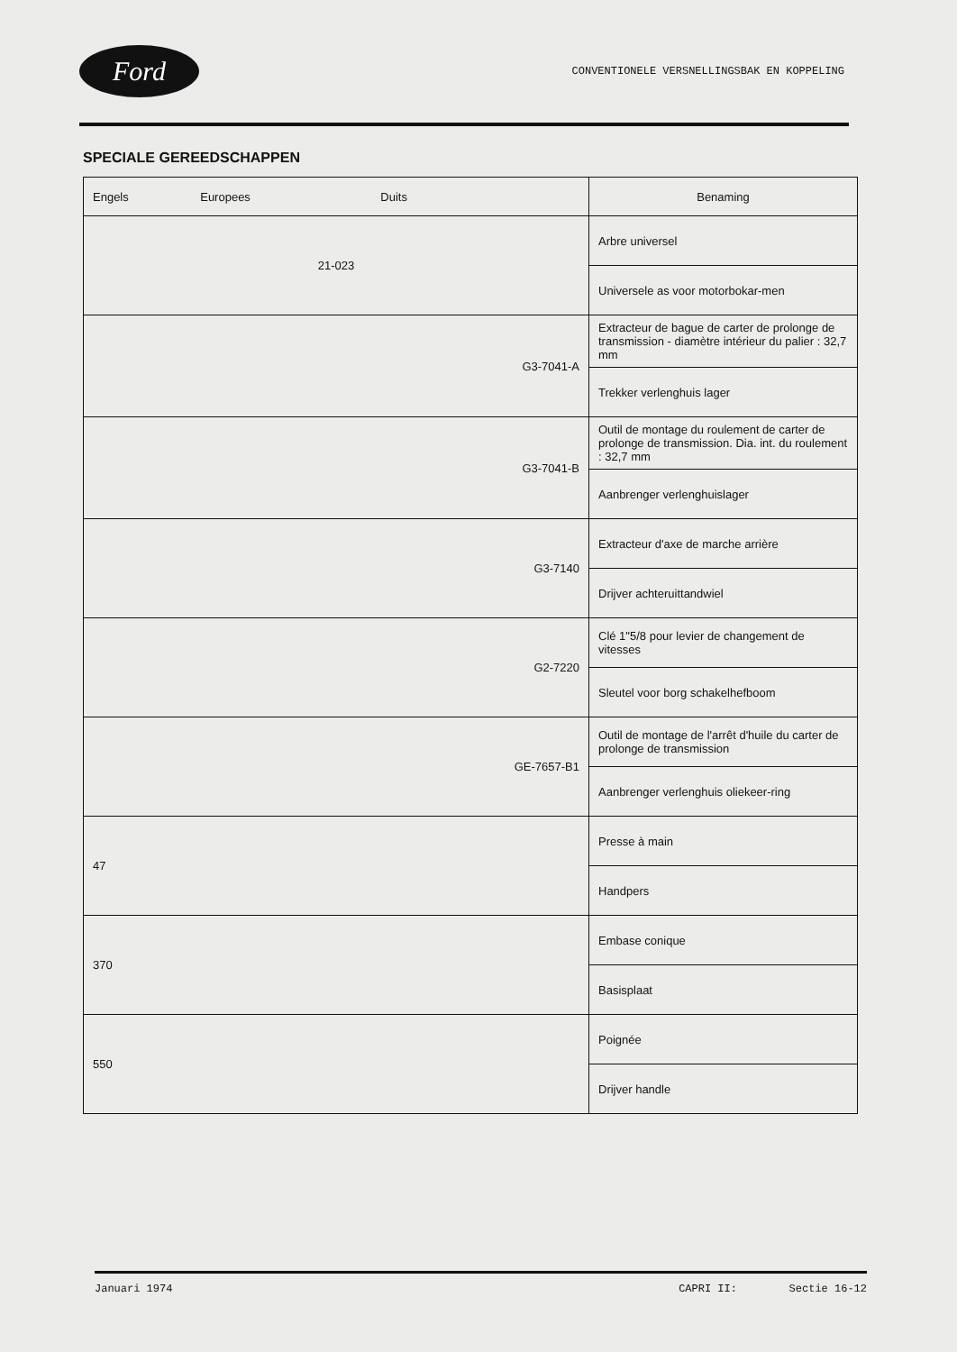Ford
CONVENTIONELE VERSNELLINGSBAK EN KOPPELING
SPECIALE GEREEDSCHAPPEN
| Engels Europees Duits | Benaming |
| --- | --- |
| 21-023 | Arbre universel |
| | Universele as voor motorbokar-men |
| G3-7041-A | Extracteur de bague de carter de prolonge de transmission - diamètre intérieur du palier : 32,7 mm |
| | Trekker verlenghuis lager |
| G3-7041-B | Outil de montage du roulement de carter de prolonge de transmission. Dia. int. du roulement : 32,7 mm |
| | Aanbrenger verlenghuislager |
| G3-7140 | Extracteur d'axe de marche arrière |
| | Drijver achteruittandwiel |
| G2-7220 | Clé 1"5/8 pour levier de changement de vitesses |
| | Sleutel voor borg schakelhefboom |
| GE-7657-B1 | Outil de montage de l'arrêt d'huile du carter de prolonge de transmission |
| | Aanbrenger verlenghuis oliekeer-ring |
| 47 | Presse à main |
| | Handpers |
| 370 | Embase conique |
| | Basisplaat |
| 550 | Poignée |
| | Drijver handle |
Januari 1974 CAPRI II: Sectie 16-12